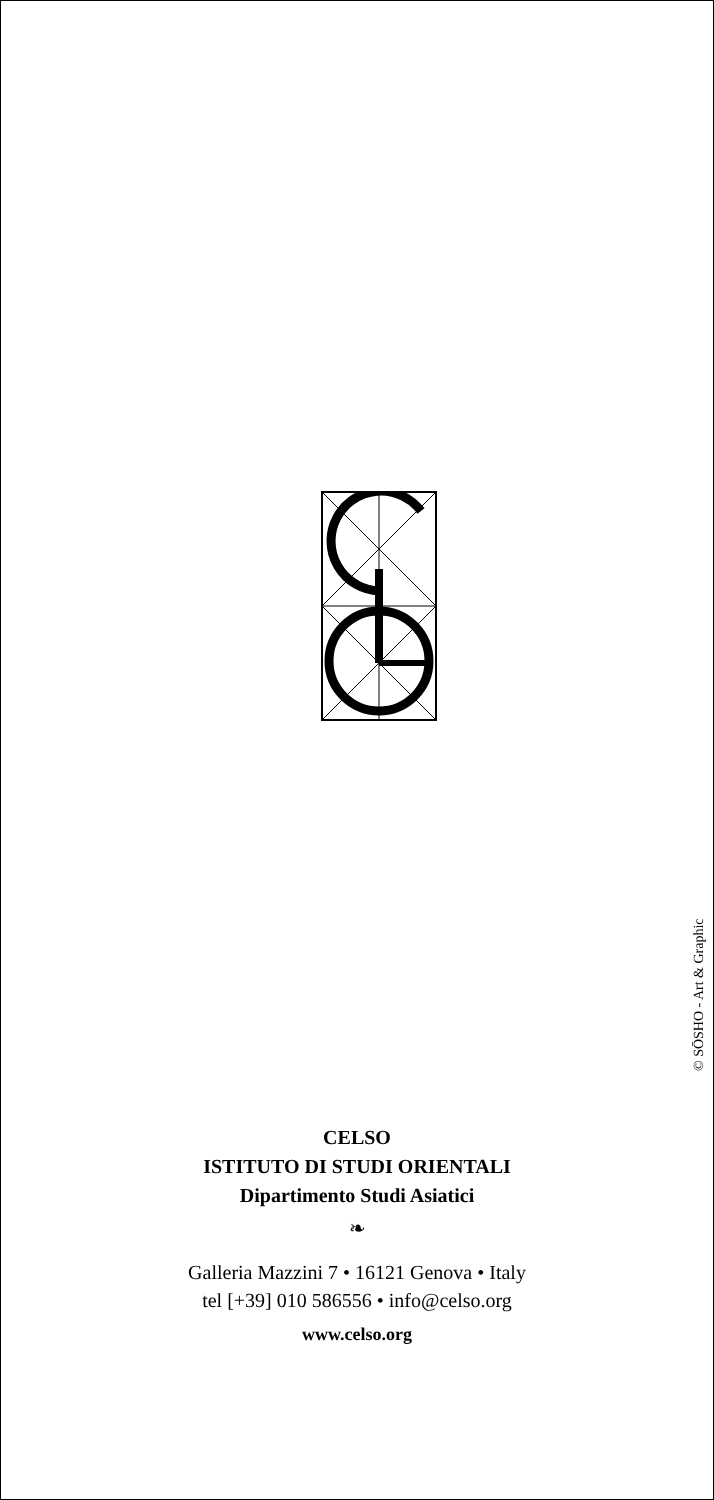© SŌSHO - Art & Graphic
CELSO
ISTITUTO DI STUDI ORIENTALI
Dipartimento Studi Asiatici
❧
Galleria Mazzini 7 • 16121 Genova • Italy
tel [+39] 010 586556 • info@celso.org
www.celso.org